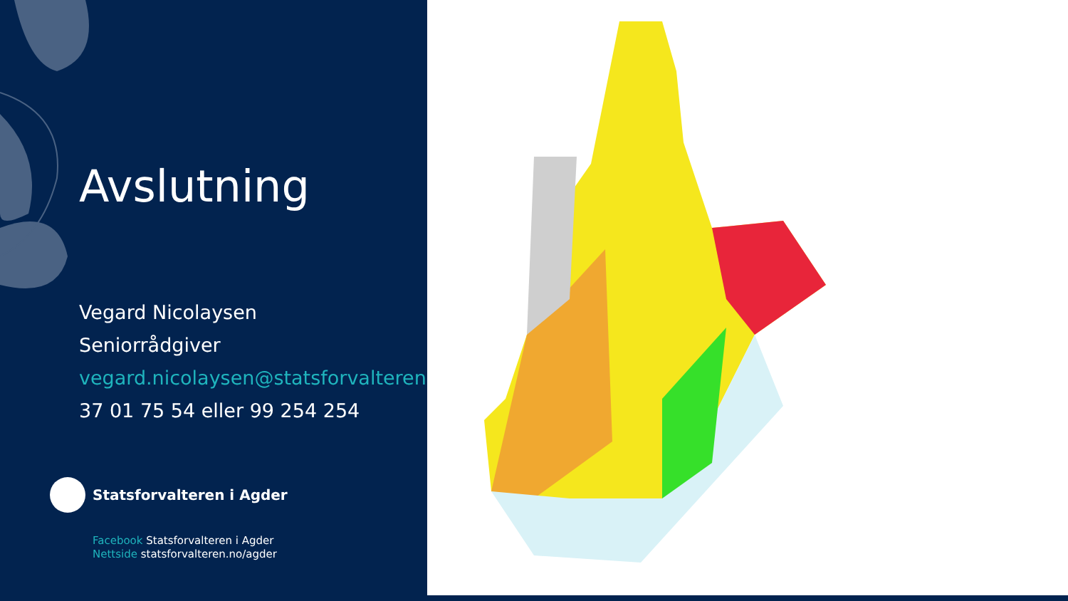Avslutning
Vegard Nicolaysen
Seniorrådgiver
vegard.nicolaysen@statsforvalteren.no
37 01 75 54 eller 99 254 254
Statsforvalteren i Agder
Facebook Statsforvalteren i Agder
Nettside statsforvalteren.no/agder